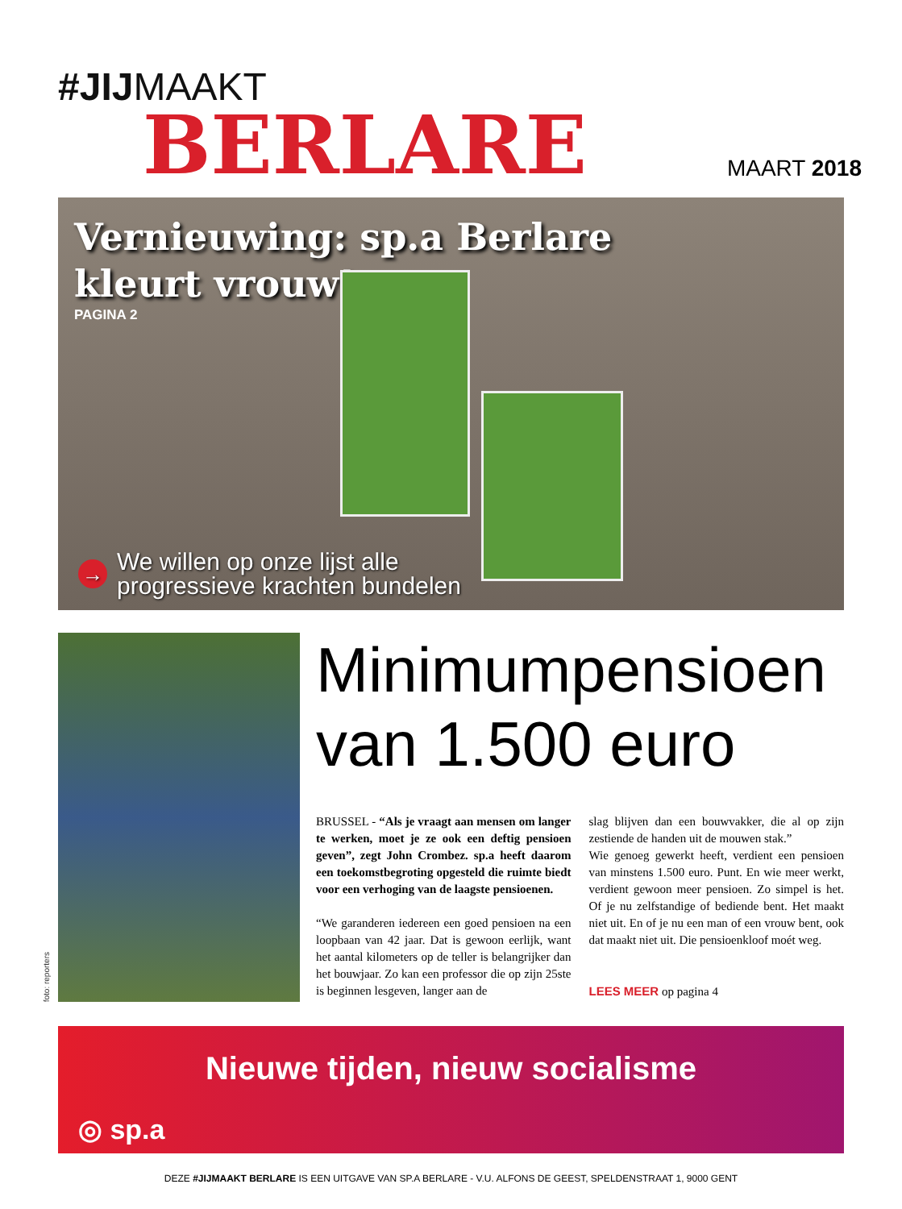#JIJMAAKT
BERLARE
MAART 2018
Vernieuwing: sp.a Berlare
kleurt vrouw!
PAGINA 2
→ We willen op onze lijst alle
progressieve krachten bundelen
foto: reporters
Minimumpensioen van 1.500 euro
BRUSSEL - “Als je vraagt aan mensen om langer te werken, moet je ze ook een deftig pensioen geven”, zegt John Crombez. sp.a heeft daarom een toekomstbegroting opgesteld die ruimte biedt voor een verhoging van de laagste pensioenen.
“We garanderen iedereen een goed pensioen na een loopbaan van 42 jaar. Dat is gewoon eerlijk, want het aantal kilometers op de teller is belangrijker dan het bouwjaar. Zo kan een professor die op zijn 25ste is beginnen lesgeven, langer aan de
slag blijven dan een bouwvakker, die al op zijn zestiende de handen uit de mouwen stak.”
Wie genoeg gewerkt heeft, verdient een pensioen van minstens 1.500 euro. Punt. En wie meer werkt, verdient gewoon meer pensioen. Zo simpel is het. Of je nu zelfstandige of bediende bent. Het maakt niet uit. En of je nu een man of een vrouw bent, ook dat maakt niet uit. Die pensioenkloof moét weg.
LEES MEER op pagina 4
Nieuwe tijden, nieuw socialisme
◎ sp.a
DEZE #JIJMAAKT BERLARE IS EEN UITGAVE VAN SP.A BERLARE - V.U. ALFONS DE GEEST, SPELDENSTRAAT 1, 9000 GENT